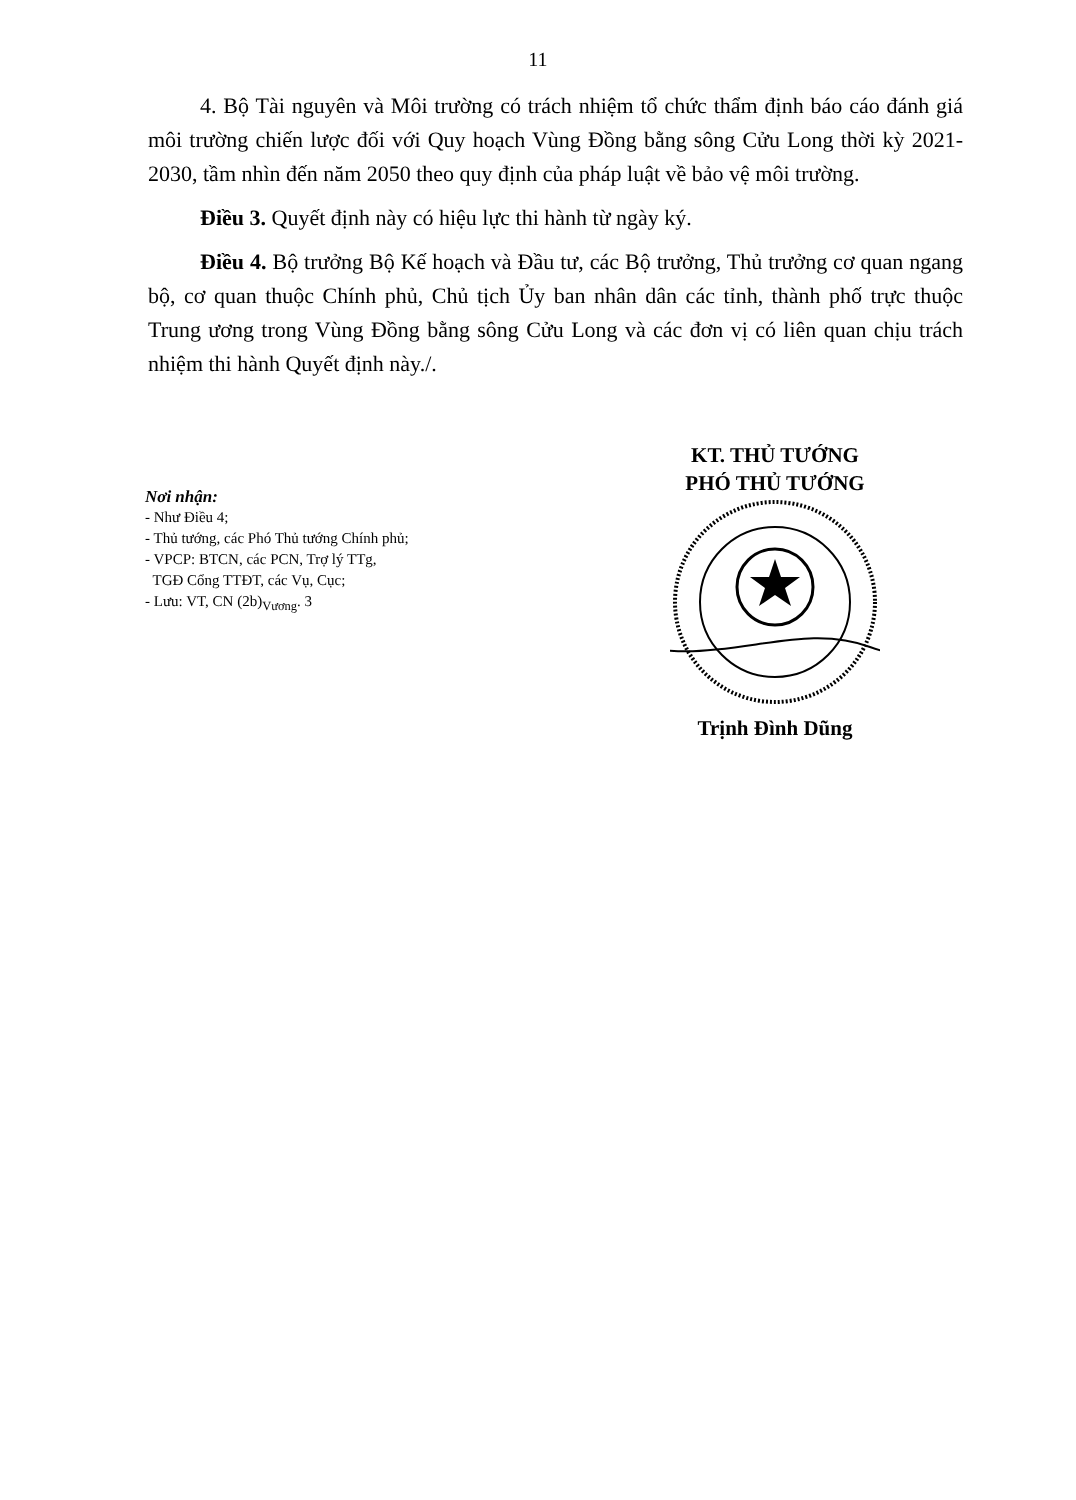11
4. Bộ Tài nguyên và Môi trường có trách nhiệm tổ chức thẩm định báo cáo đánh giá môi trường chiến lược đối với Quy hoạch Vùng Đồng bằng sông Cửu Long thời kỳ 2021-2030, tầm nhìn đến năm 2050 theo quy định của pháp luật về bảo vệ môi trường.
Điều 3. Quyết định này có hiệu lực thi hành từ ngày ký.
Điều 4. Bộ trưởng Bộ Kế hoạch và Đầu tư, các Bộ trưởng, Thủ trưởng cơ quan ngang bộ, cơ quan thuộc Chính phủ, Chủ tịch Ủy ban nhân dân các tỉnh, thành phố trực thuộc Trung ương trong Vùng Đồng bằng sông Cửu Long và các đơn vị có liên quan chịu trách nhiệm thi hành Quyết định này./.
Nơi nhận:
- Như Điều 4;
- Thủ tướng, các Phó Thủ tướng Chính phủ;
- VPCP: BTCN, các PCN, Trợ lý TTg,
TGĐ Cổng TTĐT, các Vụ, Cục;
- Lưu: VT, CN (2b)<sub>Vương</sub>. 3
KT. THỦ TƯỚNG
PHÓ THỦ TƯỚNG
Trịnh Đình Dũng